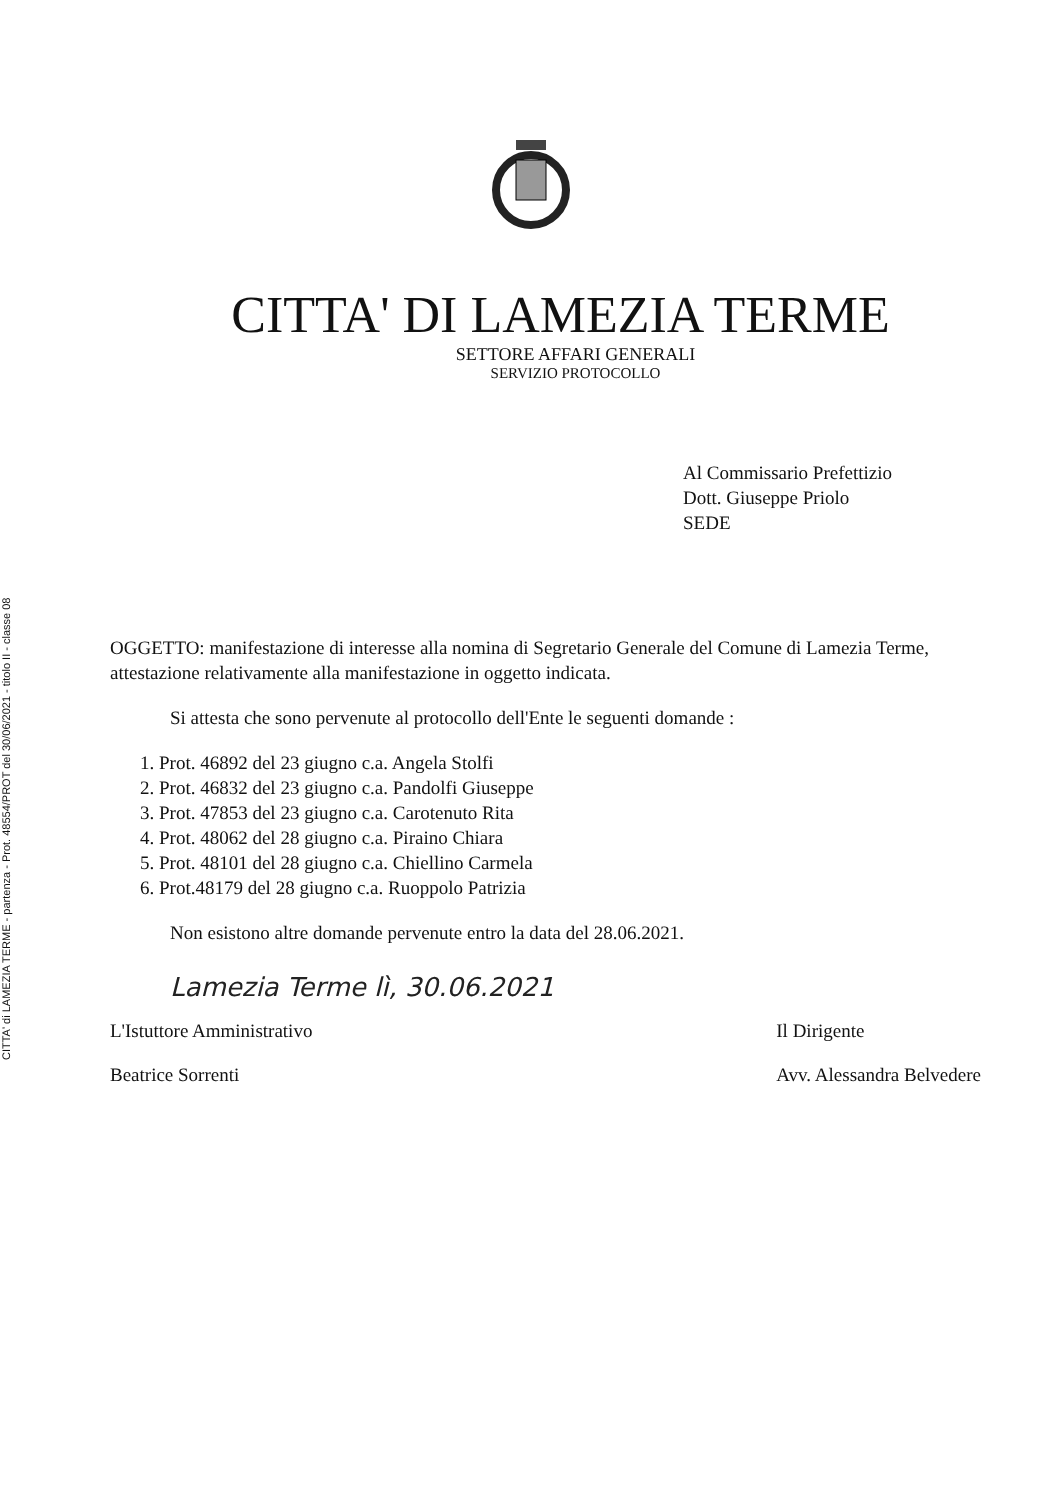CITTA' di LAMEZIA TERME - partenza - Prot. 48554/PROT del 30/06/2021 - titolo II - classe 08
CITTA' DI LAMEZIA TERME
SETTORE AFFARI GENERALI
SERVIZIO PROTOCOLLO
Al Commissario Prefettizio
Dott. Giuseppe Priolo
SEDE
OGGETTO: manifestazione di interesse alla nomina di Segretario Generale del Comune di Lamezia Terme, attestazione relativamente alla manifestazione in oggetto indicata.
Si attesta che sono pervenute al protocollo dell'Ente le seguenti domande :
1. Prot. 46892 del 23 giugno c.a. Angela Stolfi
2. Prot. 46832 del 23 giugno c.a. Pandolfi Giuseppe
3. Prot. 47853 del 23 giugno c.a. Carotenuto Rita
4. Prot. 48062 del 28 giugno c.a. Piraino Chiara
5. Prot. 48101 del 28 giugno c.a. Chiellino Carmela
6. Prot.48179 del 28 giugno c.a. Ruoppolo Patrizia
Non esistono altre domande pervenute entro la data del 28.06.2021.
Lamezia Terme lì, 30.06.2021
L'Istuttore Amministrativo
Beatrice Sorrenti
Il Dirigente
Avv. Alessandra Belvedere